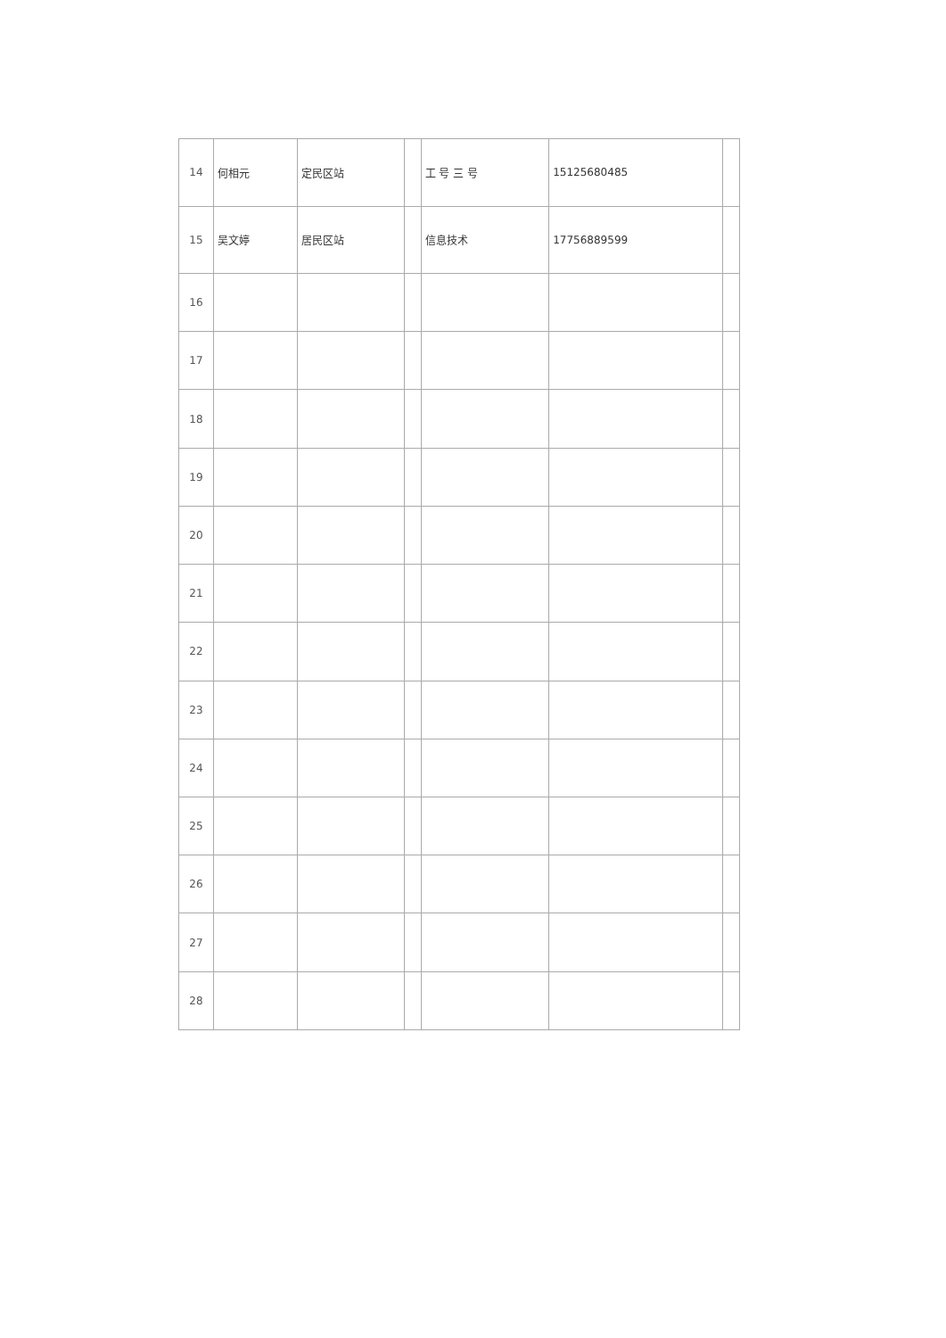| 14 | 何相元 | 定民区站 | | 工 号 三 号 | 15125680485 | |
| 15 | 吴文婷 | 居民区站 | | 信息技术 | 17756889599 | |
| 16 | | | | | | |
| 17 | | | | | | |
| 18 | | | | | | |
| 19 | | | | | | |
| 20 | | | | | | |
| 21 | | | | | | |
| 22 | | | | | | |
| 23 | | | | | | |
| 24 | | | | | | |
| 25 | | | | | | |
| 26 | | | | | | |
| 27 | | | | | | |
| 28 | | | | | | |